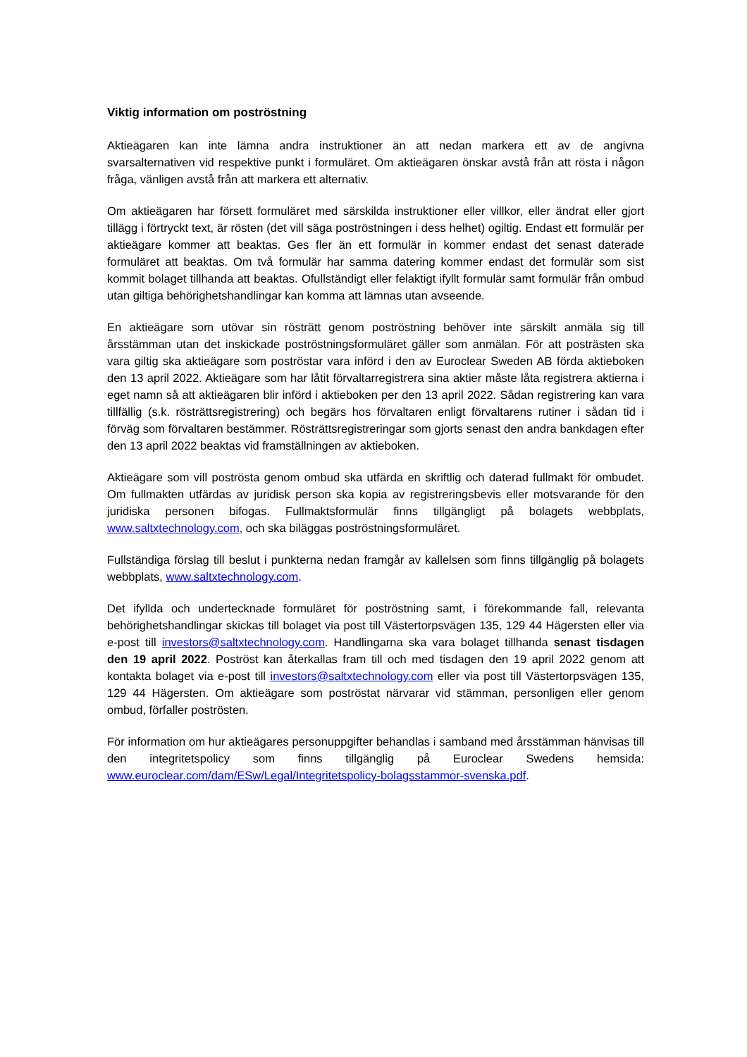Viktig information om poströstning
Aktieägaren kan inte lämna andra instruktioner än att nedan markera ett av de angivna svarsalternativen vid respektive punkt i formuläret. Om aktieägaren önskar avstå från att rösta i någon fråga, vänligen avstå från att markera ett alternativ.
Om aktieägaren har försett formuläret med särskilda instruktioner eller villkor, eller ändrat eller gjort tillägg i förtryckt text, är rösten (det vill säga poströstningen i dess helhet) ogiltig. Endast ett formulär per aktieägare kommer att beaktas. Ges fler än ett formulär in kommer endast det senast daterade formuläret att beaktas. Om två formulär har samma datering kommer endast det formulär som sist kommit bolaget tillhanda att beaktas. Ofullständigt eller felaktigt ifyllt formulär samt formulär från ombud utan giltiga behörighetshandlingar kan komma att lämnas utan avseende.
En aktieägare som utövar sin rösträtt genom poströstning behöver inte särskilt anmäla sig till årsstämman utan det inskickade poströstningsformuläret gäller som anmälan. För att posträsten ska vara giltig ska aktieägare som poströstar vara införd i den av Euroclear Sweden AB förda aktieboken den 13 april 2022. Aktieägare som har låtit förvaltarregistrera sina aktier måste låta registrera aktierna i eget namn så att aktieägaren blir införd i aktieboken per den 13 april 2022. Sådan registrering kan vara tillfällig (s.k. rösträttsregistrering) och begärs hos förvaltaren enligt förvaltarens rutiner i sådan tid i förväg som förvaltaren bestämmer. Rösträttsregistreringar som gjorts senast den andra bankdagen efter den 13 april 2022 beaktas vid framställningen av aktieboken.
Aktieägare som vill poströsta genom ombud ska utfärda en skriftlig och daterad fullmakt för ombudet. Om fullmakten utfärdas av juridisk person ska kopia av registreringsbevis eller motsvarande för den juridiska personen bifogas. Fullmaktsformulär finns tillgängligt på bolagets webbplats, www.saltxtechnology.com, och ska biläggas poströstningsformuläret.
Fullständiga förslag till beslut i punkterna nedan framgår av kallelsen som finns tillgänglig på bolagets webbplats, www.saltxtechnology.com.
Det ifyllda och undertecknade formuläret för poströstning samt, i förekommande fall, relevanta behörighetshandlingar skickas till bolaget via post till Västertorpsvägen 135, 129 44 Hägersten eller via e-post till investors@saltxtechnology.com. Handlingarna ska vara bolaget tillhanda senast tisdagen den 19 april 2022. Poströst kan återkallas fram till och med tisdagen den 19 april 2022 genom att kontakta bolaget via e-post till investors@saltxtechnology.com eller via post till Västertorpsvägen 135, 129 44 Hägersten. Om aktieägare som poströstat närvarar vid stämman, personligen eller genom ombud, förfaller poströsten.
För information om hur aktieägares personuppgifter behandlas i samband med årsstämman hänvisas till den integritetspolicy som finns tillgänglig på Euroclear Swedens hemsida: www.euroclear.com/dam/ESw/Legal/Integritetspolicy-bolagsstammor-svenska.pdf.